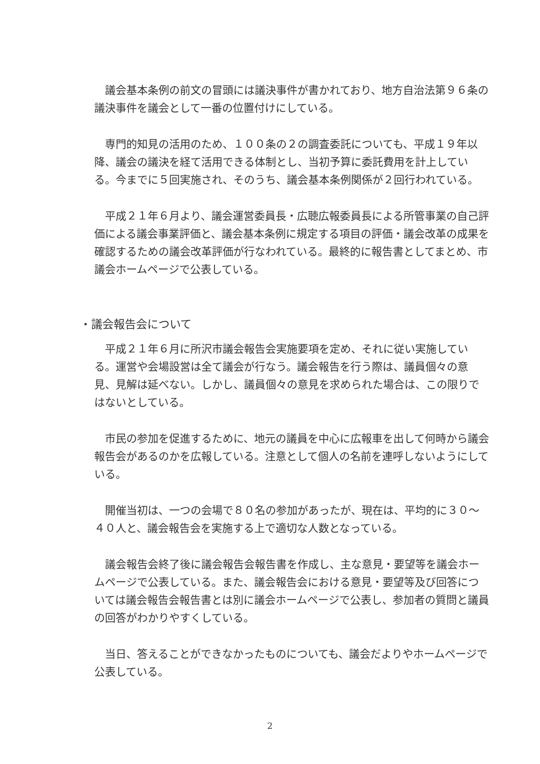議会基本条例の前文の冒頭には議決事件が書かれており、地方自治法第９６条の議決事件を議会として一番の位置付けにしている。
専門的知見の活用のため、１００条の２の調査委託についても、平成１９年以降、議会の議決を経て活用できる体制とし、当初予算に委託費用を計上している。今までに５回実施され、そのうち、議会基本条例関係が２回行われている。
平成２１年６月より、議会運営委員長・広聴広報委員長による所管事業の自己評価による議会事業評価と、議会基本条例に規定する項目の評価・議会改革の成果を確認するための議会改革評価が行なわれている。最終的に報告書としてまとめ、市議会ホームページで公表している。
・議会報告会について
平成２１年６月に所沢市議会報告会実施要項を定め、それに従い実施している。運営や会場設営は全て議会が行なう。議会報告を行う際は、議員個々の意見、見解は延べない。しかし、議員個々の意見を求められた場合は、この限りではないとしている。
市民の参加を促進するために、地元の議員を中心に広報車を出して何時から議会報告会があるのかを広報している。注意として個人の名前を連呼しないようにしている。
開催当初は、一つの会場で８０名の参加があったが、現在は、平均的に３０～４０人と、議会報告会を実施する上で適切な人数となっている。
議会報告会終了後に議会報告会報告書を作成し、主な意見・要望等を議会ホームページで公表している。また、議会報告会における意見・要望等及び回答については議会報告会報告書とは別に議会ホームページで公表し、参加者の質問と議員の回答がわかりやすくしている。
当日、答えることができなかったものについても、議会だよりやホームページで公表している。
2